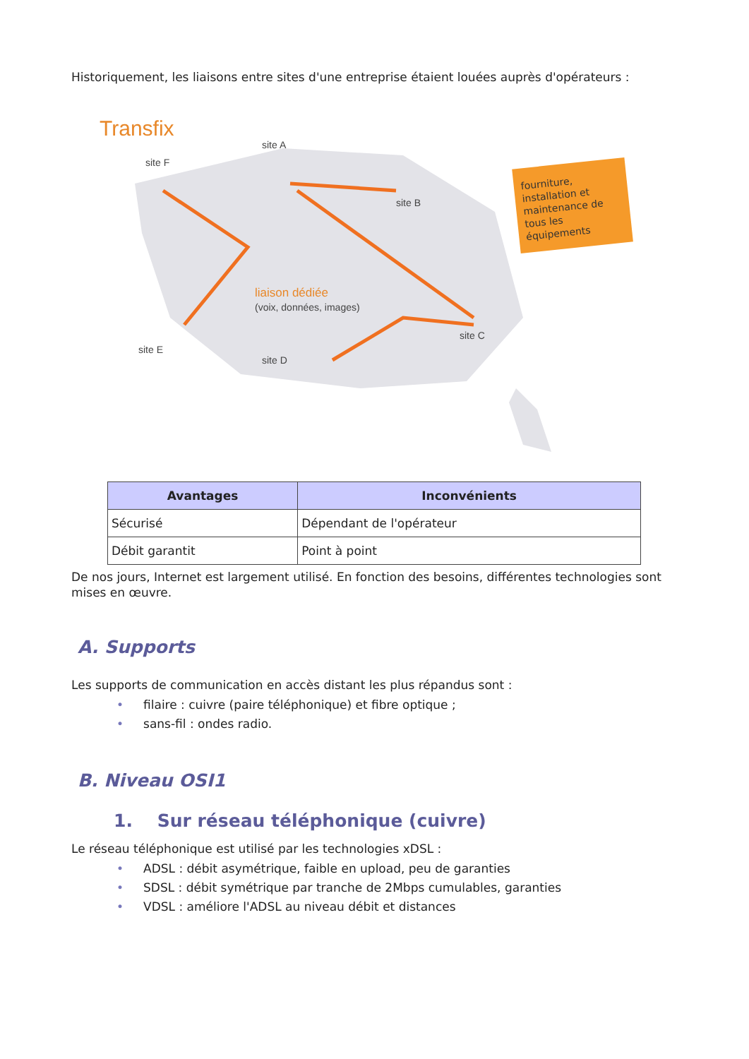Historiquement, les liaisons entre sites d'une entreprise étaient louées auprès d'opérateurs :
Transfix
site A
site B
site C
site D
site E
site F
liaison dédiée
(voix, données, images)
fourniture,
installation et
maintenance de
tous les
équipements
| Avantages | Inconvénients |
| --- | --- |
| Sécurisé | Dépendant de l'opérateur |
| Débit garantit | Point à point |
De nos jours, Internet est largement utilisé. En fonction des besoins, différentes technologies sont mises en œuvre.
A. Supports
Les supports de communication en accès distant les plus répandus sont :
• filaire : cuivre (paire téléphonique) et fibre optique ;
• sans-fil : ondes radio.
B. Niveau OSI1
1. Sur réseau téléphonique (cuivre)
Le réseau téléphonique est utilisé par les technologies xDSL :
• ADSL : débit asymétrique, faible en upload, peu de garanties
• SDSL : débit symétrique par tranche de 2Mbps cumulables, garanties
• VDSL : améliore l'ADSL au niveau débit et distances